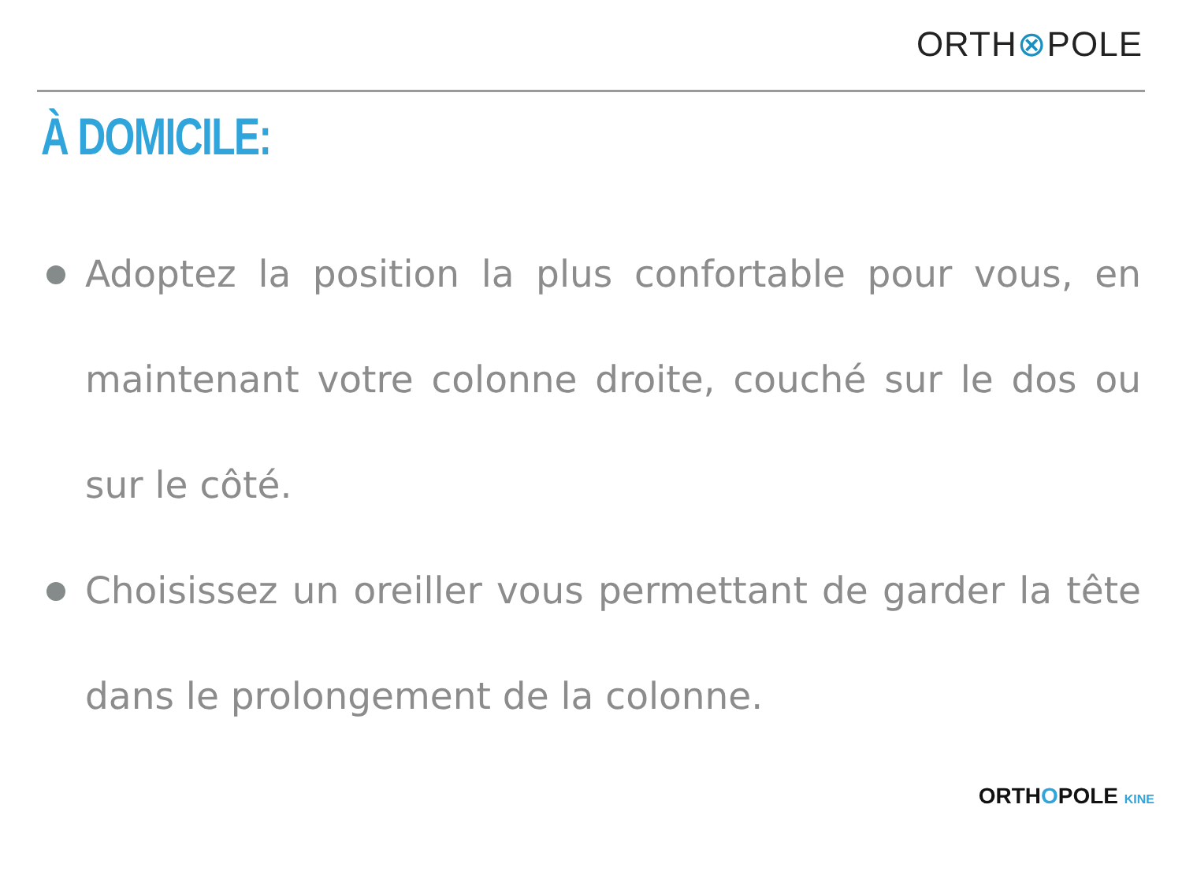ORTH⊗POLE
À DOMICILE:
Adoptez la position la plus confortable pour vous, en maintenant votre colonne droite, couché sur le dos ou sur le côté.
Choisissez un oreiller vous permettant de garder la tête dans le prolongement de la colonne.
ORTHOPOLE KINE